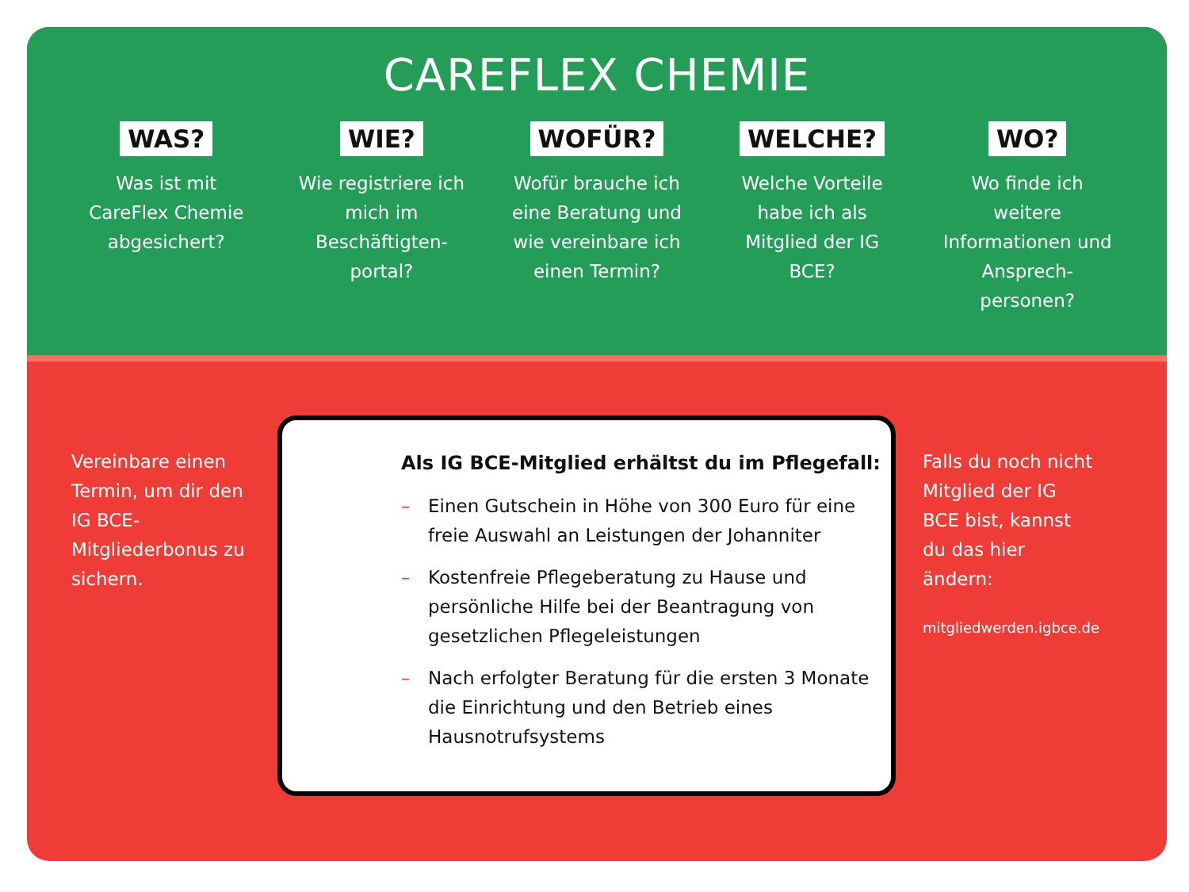CAREFLEX CHEMIE
WAS?
Was ist mit CareFlex Chemie abgesichert?
WIE?
Wie registriere ich mich im Beschäftigten-portal?
WOFÜR?
Wofür brauche ich eine Beratung und wie vereinbare ich einen Termin?
WELCHE?
Welche Vorteile habe ich als Mitglied der IG BCE?
WO?
Wo finde ich weitere Informationen und Ansprech-personen?
Vereinbare einen Termin, um dir den IG BCE-Mitgliederbonus zu sichern.
Als IG BCE-Mitglied erhältst du im Pflegefall:
– Einen Gutschein in Höhe von 300 Euro für eine freie Auswahl an Leistungen der Johanniter
– Kostenfreie Pflegeberatung zu Hause und persönliche Hilfe bei der Beantragung von gesetzlichen Pflegeleistungen
– Nach erfolgter Beratung für die ersten 3 Monate die Einrichtung und den Betrieb eines Hausnotrufsystems
Falls du noch nicht Mitglied der IG BCE bist, kannst du das hier ändern:
mitgliedwerden.igbce.de